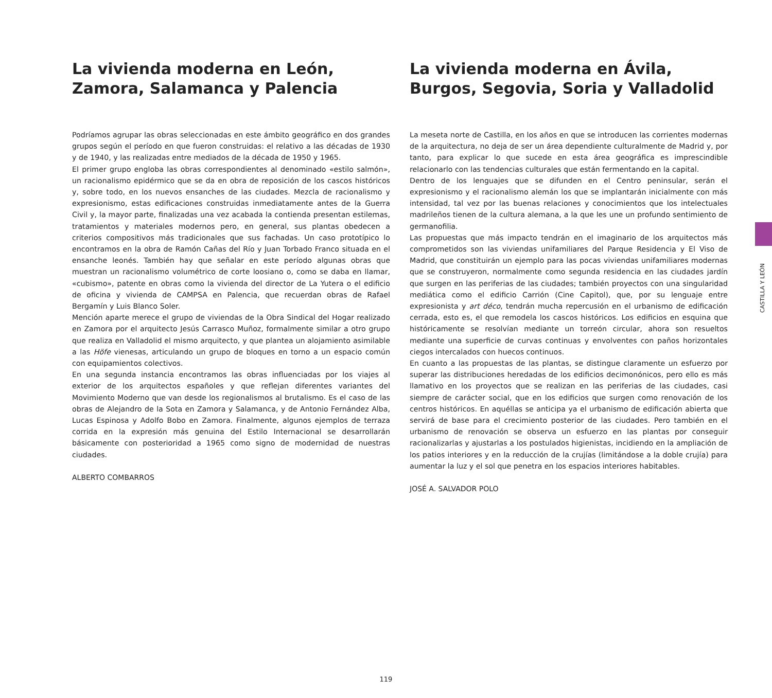La vivienda moderna en León, Zamora, Salamanca y Palencia
Podríamos agrupar las obras seleccionadas en este ámbito geográfico en dos grandes grupos según el período en que fueron construidas: el relativo a las décadas de 1930 y de 1940, y las realizadas entre mediados de la década de 1950 y 1965.
El primer grupo engloba las obras correspondientes al denominado «estilo salmón», un racionalismo epidérmico que se da en obra de reposición de los cascos históricos y, sobre todo, en los nuevos ensanches de las ciudades. Mezcla de racionalismo y expresionismo, estas edificaciones construidas inmediatamente antes de la Guerra Civil y, la mayor parte, finalizadas una vez acabada la contienda presentan estilemas, tratamientos y materiales modernos pero, en general, sus plantas obedecen a criterios compositivos más tradicionales que sus fachadas. Un caso prototípico lo encontramos en la obra de Ramón Cañas del Río y Juan Torbado Franco situada en el ensanche leonés. También hay que señalar en este período algunas obras que muestran un racionalismo volumétrico de corte loosiano o, como se daba en llamar, «cubismo», patente en obras como la vivienda del director de La Yutera o el edificio de oficina y vivienda de CAMPSA en Palencia, que recuerdan obras de Rafael Bergamín y Luis Blanco Soler.
Mención aparte merece el grupo de viviendas de la Obra Sindical del Hogar realizado en Zamora por el arquitecto Jesús Carrasco Muñoz, formalmente similar a otro grupo que realiza en Valladolid el mismo arquitecto, y que plantea un alojamiento asimilable a las Höfe vienesas, articulando un grupo de bloques en torno a un espacio común con equipamientos colectivos.
En una segunda instancia encontramos las obras influenciadas por los viajes al exterior de los arquitectos españoles y que reflejan diferentes variantes del Movimiento Moderno que van desde los regionalismos al brutalismo. Es el caso de las obras de Alejandro de la Sota en Zamora y Salamanca, y de Antonio Fernández Alba, Lucas Espinosa y Adolfo Bobo en Zamora. Finalmente, algunos ejemplos de terraza corrida en la expresión más genuina del Estilo Internacional se desarrollarán básicamente con posterioridad a 1965 como signo de modernidad de nuestras ciudades.
ALBERTO COMBARROS
La vivienda moderna en Ávila, Burgos, Segovia, Soria y Valladolid
La meseta norte de Castilla, en los años en que se introducen las corrientes modernas de la arquitectura, no deja de ser un área dependiente culturalmente de Madrid y, por tanto, para explicar lo que sucede en esta área geográfica es imprescindible relacionarlo con las tendencias culturales que están fermentando en la capital.
Dentro de los lenguajes que se difunden en el Centro peninsular, serán el expresionismo y el racionalismo alemán los que se implantarán inicialmente con más intensidad, tal vez por las buenas relaciones y conocimientos que los intelectuales madrileños tienen de la cultura alemana, a la que les une un profundo sentimiento de germanofilia.
Las propuestas que más impacto tendrán en el imaginario de los arquitectos más comprometidos son las viviendas unifamiliares del Parque Residencia y El Viso de Madrid, que constituirán un ejemplo para las pocas viviendas unifamiliares modernas que se construyeron, normalmente como segunda residencia en las ciudades jardín que surgen en las periferias de las ciudades; también proyectos con una singularidad mediática como el edificio Carrión (Cine Capitol), que, por su lenguaje entre expresionista y art déco, tendrán mucha repercusión en el urbanismo de edificación cerrada, esto es, el que remodela los cascos históricos. Los edificios en esquina que históricamente se resolvían mediante un torreón circular, ahora son resueltos mediante una superficie de curvas continuas y envolventes con paños horizontales ciegos intercalados con huecos continuos.
En cuanto a las propuestas de las plantas, se distingue claramente un esfuerzo por superar las distribuciones heredadas de los edificios decimonónicos, pero ello es más llamativo en los proyectos que se realizan en las periferias de las ciudades, casi siempre de carácter social, que en los edificios que surgen como renovación de los centros históricos. En aquéllas se anticipa ya el urbanismo de edificación abierta que servirá de base para el crecimiento posterior de las ciudades. Pero también en el urbanismo de renovación se observa un esfuerzo en las plantas por conseguir racionalizarlas y ajustarlas a los postulados higienistas, incidiendo en la ampliación de los patios interiores y en la reducción de la crujías (limitándose a la doble crujía) para aumentar la luz y el sol que penetra en los espacios interiores habitables.
JOSÉ A. SALVADOR POLO
CASTILLA Y LEÓN
119